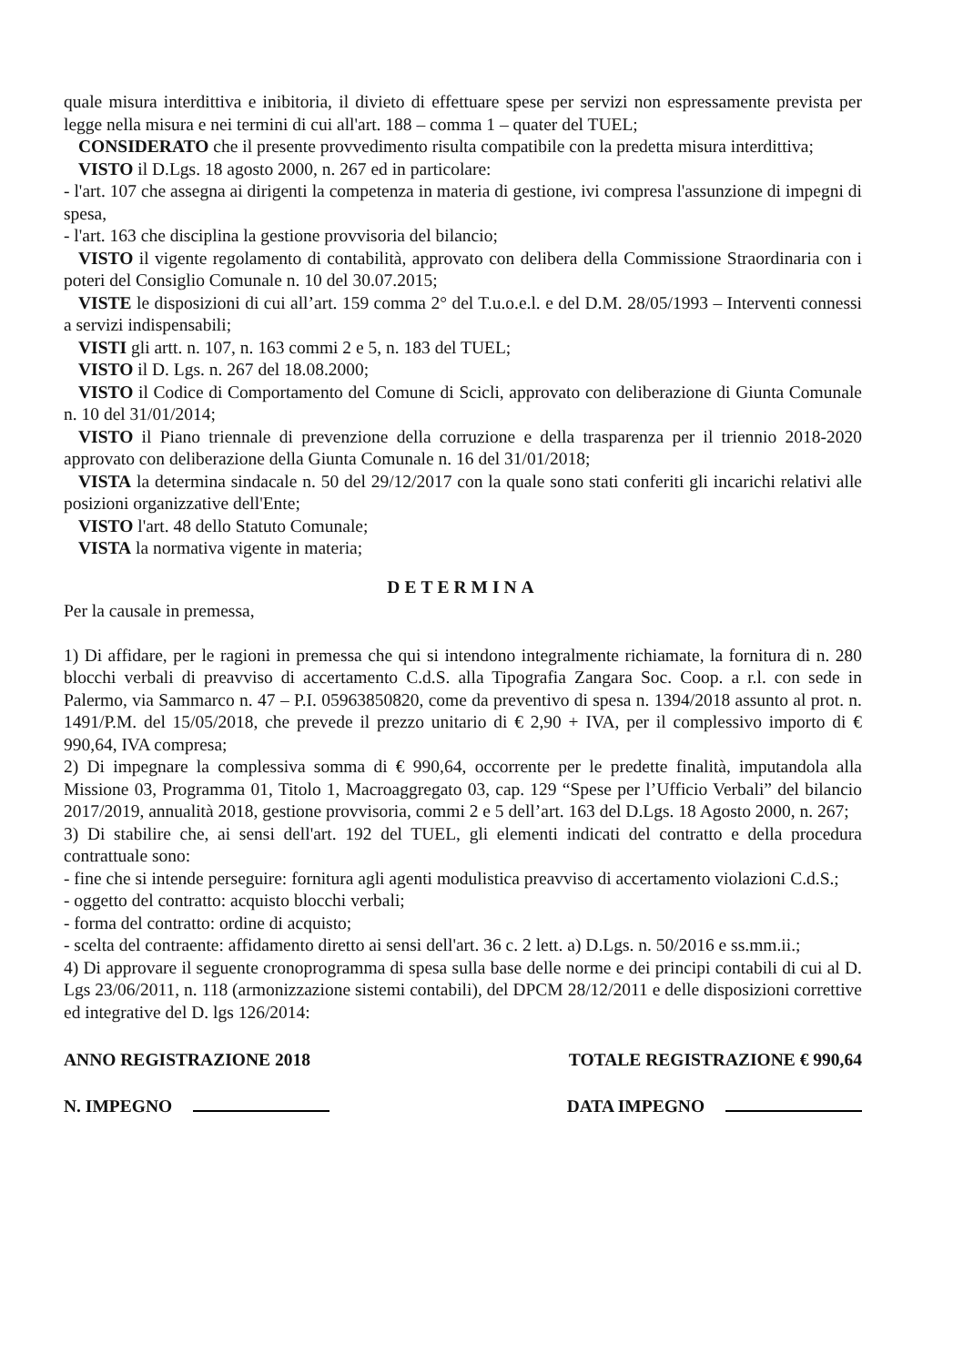quale misura interdittiva e inibitoria, il divieto di effettuare spese per servizi non espressamente prevista per legge nella misura e nei termini di cui all'art. 188 – comma 1 – quater del TUEL;
CONSIDERATO che il presente provvedimento risulta compatibile con la predetta misura interdittiva;
VISTO il D.Lgs. 18 agosto 2000, n. 267 ed in particolare:
- l'art. 107 che assegna ai dirigenti la competenza in materia di gestione, ivi compresa l'assunzione di impegni di spesa,
- l'art. 163 che disciplina la gestione provvisoria del bilancio;
VISTO il vigente regolamento di contabilità, approvato con delibera della Commissione Straordinaria con i poteri del Consiglio Comunale n. 10 del 30.07.2015;
VISTE le disposizioni di cui all’art. 159 comma 2° del T.u.o.e.l. e del D.M. 28/05/1993 – Interventi connessi a servizi indispensabili;
VISTI gli artt. n. 107, n. 163 commi 2 e 5, n. 183 del TUEL;
VISTO il D. Lgs. n. 267 del 18.08.2000;
VISTO il Codice di Comportamento del Comune di Scicli, approvato con deliberazione di Giunta Comunale n. 10 del 31/01/2014;
VISTO il Piano triennale di prevenzione della corruzione e della trasparenza per il triennio 2018-2020 approvato con deliberazione della Giunta Comunale n. 16 del 31/01/2018;
VISTA la determina sindacale n. 50 del 29/12/2017 con la quale sono stati conferiti gli incarichi relativi alle posizioni organizzative dell'Ente;
VISTO l'art. 48 dello Statuto Comunale;
VISTA la normativa vigente in materia;
DETERMINA
Per la causale in premessa,
1) Di affidare, per le ragioni in premessa che qui si intendono integralmente richiamate, la fornitura di n. 280 blocchi verbali di preavviso di accertamento C.d.S. alla Tipografia Zangara Soc. Coop. a r.l. con sede in Palermo, via Sammarco n. 47 – P.I. 05963850820, come da preventivo di spesa n. 1394/2018 assunto al prot. n. 1491/P.M. del 15/05/2018, che prevede il prezzo unitario di € 2,90 + IVA, per il complessivo importo di € 990,64, IVA compresa;
2) Di impegnare la complessiva somma di € 990,64, occorrente per le predette finalità, imputandola alla Missione 03, Programma 01, Titolo 1, Macroaggregato 03, cap. 129 “Spese per l’Ufficio Verbali” del bilancio 2017/2019, annualità 2018, gestione provvisoria, commi 2 e 5 dell’art. 163 del D.Lgs. 18 Agosto 2000, n. 267;
3) Di stabilire che, ai sensi dell'art. 192 del TUEL, gli elementi indicati del contratto e della procedura contrattuale sono:
- fine che si intende perseguire: fornitura agli agenti modulistica preavviso di accertamento violazioni C.d.S.;
- oggetto del contratto: acquisto blocchi verbali;
- forma del contratto: ordine di acquisto;
- scelta del contraente: affidamento diretto ai sensi dell'art. 36 c. 2 lett. a) D.Lgs. n. 50/2016 e ss.mm.ii.;
4) Di approvare il seguente cronoprogramma di spesa sulla base delle norme e dei principi contabili di cui al D. Lgs 23/06/2011, n. 118 (armonizzazione sistemi contabili), del DPCM 28/12/2011 e delle disposizioni correttive ed integrative del D. lgs 126/2014:
ANNO REGISTRAZIONE 2018 TOTALE REGISTRAZIONE € 990,64
N. IMPEGNO DATA IMPEGNO